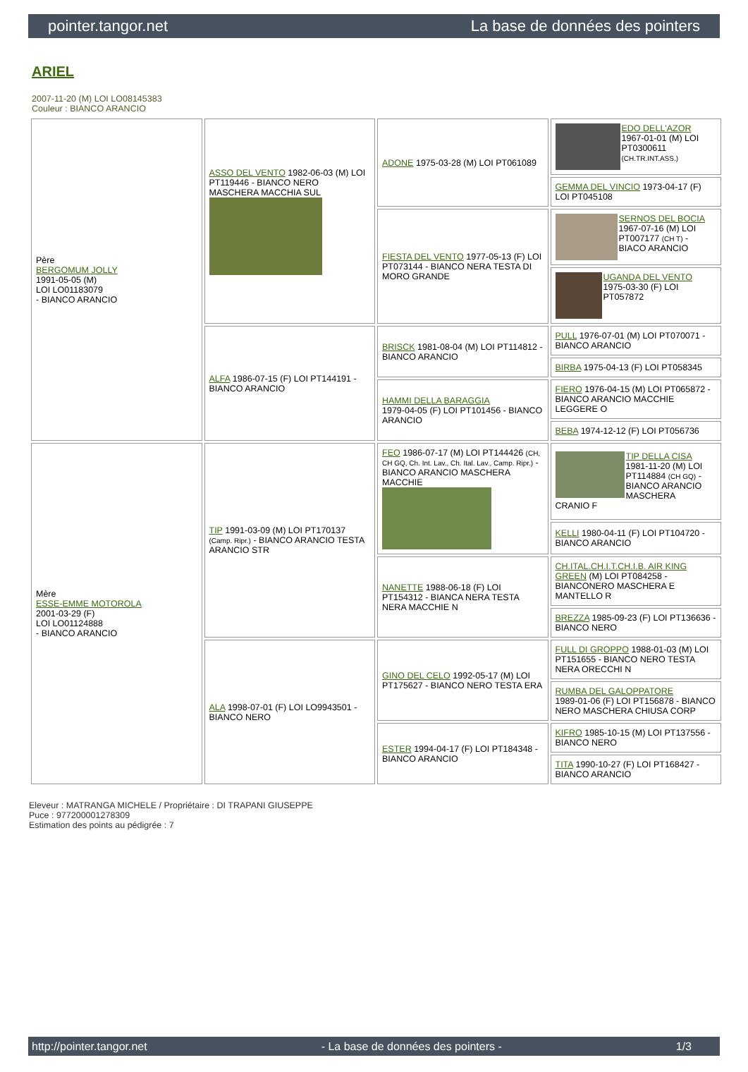pointer.tangor.net La base de données des pointers
ARIEL
2007-11-20 (M) LOI LO08145383
Couleur : BIANCO ARANCIO
| Père BERGOMUM JOLLY 1991-05-05 (M) LOI LO01183079 - BIANCO ARANCIO | ASSO DEL VENTO 1982-06-03 (M) LOI PT119446 - BIANCO NERO MASCHERA MACCHIA SUL | ADONE 1975-03-28 (M) LOI PT061089 | EDO DELL'AZOR 1967-01-01 (M) LOI PT0300611 (CH.TR.INT.ASS.) |
| | | | GEMMA DEL VINCIO 1973-04-17 (F) LOI PT045108 |
| | | FIESTA DEL VENTO 1977-05-13 (F) LOI PT073144 - BIANCO NERA TESTA DI MORO GRANDE | SERNOS DEL BOCIA 1967-07-16 (M) LOI PT007177 (CH T) - BIACO ARANCIO |
| | | | UGANDA DEL VENTO 1975-03-30 (F) LOI PT057872 |
| | ALFA 1986-07-15 (F) LOI PT144191 - BIANCO ARANCIO | BRISCK 1981-08-04 (M) LOI PT114812 - BIANCO ARANCIO | PULL 1976-07-01 (M) LOI PT070071 - BIANCO ARANCIO |
| | | | BIRBA 1975-04-13 (F) LOI PT058345 |
| | | HAMMI DELLA BARAGGIA 1979-04-05 (F) LOI PT101456 - BIANCO ARANCIO | FIERO 1976-04-15 (M) LOI PT065872 - BIANCO ARANCIO MACCHIE LEGGERE O |
| | | | BEBA 1974-12-12 (F) LOI PT056736 |
| Mère ESSE-EMME MOTOROLA 2001-03-29 (F) LOI LO01124888 - BIANCO ARANCIO | TIP 1991-03-09 (M) LOI PT170137 (Camp. Ripr.) - BIANCO ARANCIO TESTA ARANCIO STR | FEO 1986-07-17 (M) LOI PT144426 (CH, CH GQ, Ch. Int. Lav., Ch. Ital. Lav., Camp. Ripr.) - BIANCO ARANCIO MASCHERA MACCHIE | TIP DELLA CISA 1981-11-20 (M) LOI PT114884 (CH GQ) - BIANCO ARANCIO MASCHERA CRANIO F |
| | | | KELLI 1980-04-11 (F) LOI PT104720 - BIANCO ARANCIO |
| | | NANETTE 1988-06-18 (F) LOI PT154312 - BIANCA NERA TESTA NERA MACCHIE N | CH.ITAL.CH.I.T.CH.I.B. AIR KING GREEN (M) LOI PT084258 - BIANCONERO MASCHERA E MANTELLO R |
| | | | BREZZA 1985-09-23 (F) LOI PT136636 - BIANCO NERO |
| | ALA 1998-07-01 (F) LOI LO9943501 - BIANCO NERO | GINO DEL CELO 1992-05-17 (M) LOI PT175627 - BIANCO NERO TESTA ERA | FULL DI GROPPO 1988-01-03 (M) LOI PT151655 - BIANCO NERO TESTA NERA ORECCHI N |
| | | | RUMBA DEL GALOPPATORE 1989-01-06 (F) LOI PT156878 - BIANCO NERO MASCHERA CHIUSA CORP |
| | | ESTER 1994-04-17 (F) LOI PT184348 - BIANCO ARANCIO | KIFRO 1985-10-15 (M) LOI PT137556 - BIANCO NERO |
| | | | TITA 1990-10-27 (F) LOI PT168427 - BIANCO ARANCIO |
Eleveur : MATRANGA MICHELE / Propriétaire : DI TRAPANI GIUSEPPE
Puce : 977200001278309
Estimation des points au pédigrée : 7
http://pointer.tangor.net - La base de données des pointers - 1/3